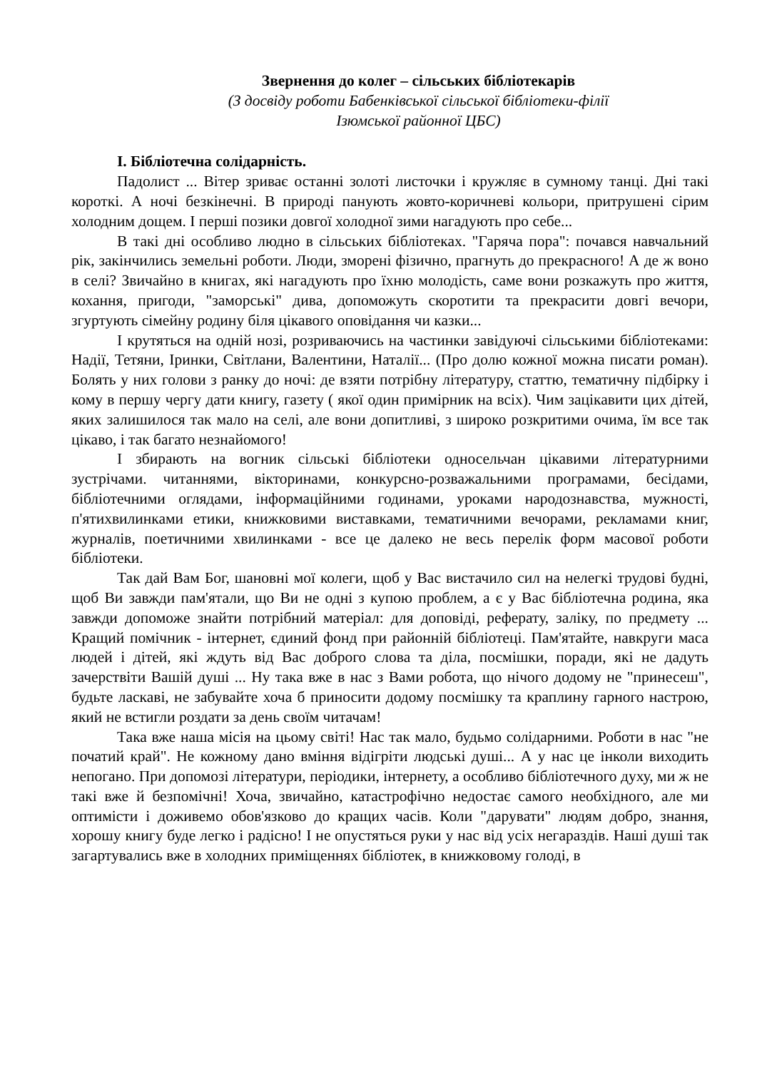Звернення до колег – сільських бібліотекарів
(З досвіду роботи Бабенківської сільської бібліотеки-філії
Ізюмської районної ЦБС)
І. Бібліотечна солідарність.
Падолист ... Вітер зриває останні золоті листочки і кружляє в сумному танці. Дні такі короткі. А ночі безкінечні. В природі панують жовто-коричневі кольори, притрушені сірим холодним дощем. І перші позики довгої холодної зими нагадують про себе...
В такі дні особливо людно в сільських бібліотеках. "Гаряча пора": почався навчальний рік, закінчились земельні роботи. Люди, зморені фізично, прагнуть до прекрасного! А де ж воно в селі? Звичайно в книгах, які нагадують про їхню молодість, саме вони розкажуть про життя, кохання, пригоди, "заморські" дива, допоможуть скоротити та прекрасити довгі вечори, згуртують сімейну родину біля цікавого оповідання чи казки...
І крутяться на одній нозі, розриваючись на частинки завідуючі сільськими бібліотеками: Надії, Тетяни, Іринки, Світлани, Валентини, Наталії... (Про долю кожної можна писати роман). Болять у них голови з ранку до ночі: де взяти потрібну літературу, статтю, тематичну підбірку і кому в першу чергу дати книгу, газету ( якої один примірник на всіх). Чим зацікавити цих дітей, яких залишилося так мало на селі, але вони допитливі, з широко розкритими очима, їм все так цікаво, і так багато незнайомого!
І збирають на вогник сільські бібліотеки односельчан цікавими літературними зустрічами. читаннями, вікторинами, конкурсно-розважальними програмами, бесідами, бібліотечними оглядами, інформаційними годинами, уроками народознавства, мужності, п'ятихвилинками етики, книжковими виставками, тематичними вечорами, рекламами книг, журналів, поетичними хвилинками - все це далеко не весь перелік форм масової роботи бібліотеки.
Так дай Вам Бог, шановні мої колеги, щоб у Вас вистачило сил на нелегкі трудові будні, щоб Ви завжди пам'ятали, що Ви не одні з купою проблем, а є у Вас бібліотечна родина, яка завжди допоможе знайти потрібний матеріал: для доповіді, реферату, заліку, по предмету ... Кращий помічник - інтернет, єдиний фонд при районній бібліотеці. Пам'ятайте, навкруги маса людей і дітей, які ждуть від Вас доброго слова та діла, посмішки, поради, які не дадуть зачерствіти Вашій душі ... Ну така вже в нас з Вами робота, що нічого додому не "принесеш", будьте ласкаві, не забувайте хоча б приносити додому посмішку та краплину гарного настрою, який не встигли роздати за день своїм читачам!
Така вже наша місія на цьому світі! Нас так мало, будьмо солідарними. Роботи в нас "не початий край". Не кожному дано вміння відігріти людські душі... А у нас це інколи виходить непогано. При допомозі літератури, періодики, інтернету, а особливо бібліотечного духу, ми ж не такі вже й безпомічні! Хоча, звичайно, катастрофічно недостає самого необхідного, але ми оптимісти і доживемо обов'язково до кращих часів. Коли "дарувати" людям добро, знання, хорошу книгу буде легко і радісно! І не опустяться руки у нас від усіх негараздів. Наші душі так загартувались вже в холодних приміщеннях бібліотек, в книжковому голоді, в